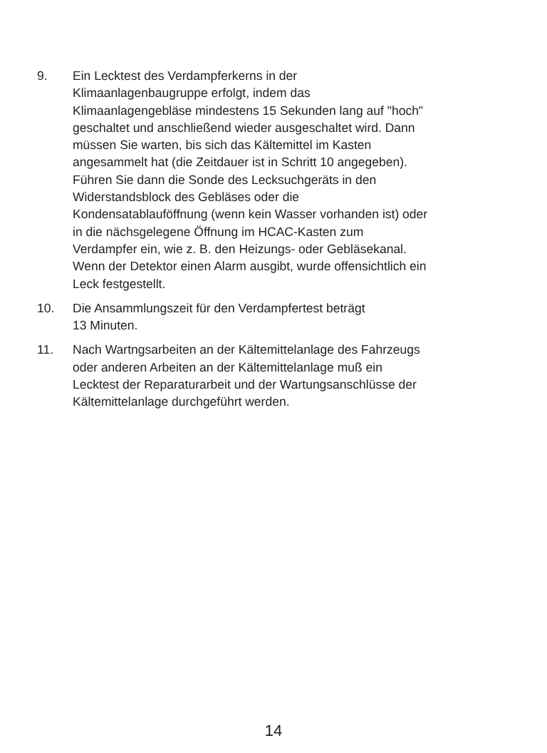9. Ein Lecktest des Verdampferkerns in der
Klimaanlagenbaugruppe erfolgt, indem das
Klimaanlagengebläse mindestens 15 Sekunden lang auf "hoch"
geschaltet und anschließend wieder ausgeschaltet wird. Dann
müssen Sie warten, bis sich das Kältemittel im Kasten
angesammelt hat (die Zeitdauer ist in Schritt 10 angegeben).
Führen Sie dann die Sonde des Lecksuchgeräts in den
Widerstandsblock des Gebläses oder die
Kondensatablauföffnung (wenn kein Wasser vorhanden ist) oder
in die nächsgelegene Öffnung im HCAC-Kasten zum
Verdampfer ein, wie z. B. den Heizungs- oder Gebläsekanal.
Wenn der Detektor einen Alarm ausgibt, wurde offensichtlich ein
Leck festgestellt.
10. Die Ansammlungszeit für den Verdampfertest beträgt
13 Minuten.
11. Nach Wartngsarbeiten an der Kältemittelanlage des Fahrzeugs
oder anderen Arbeiten an der Kältemittelanlage muß ein
Lecktest der Reparaturarbeit und der Wartungsanschlüsse der
Kältemittelanlage durchgeführt werden.
14